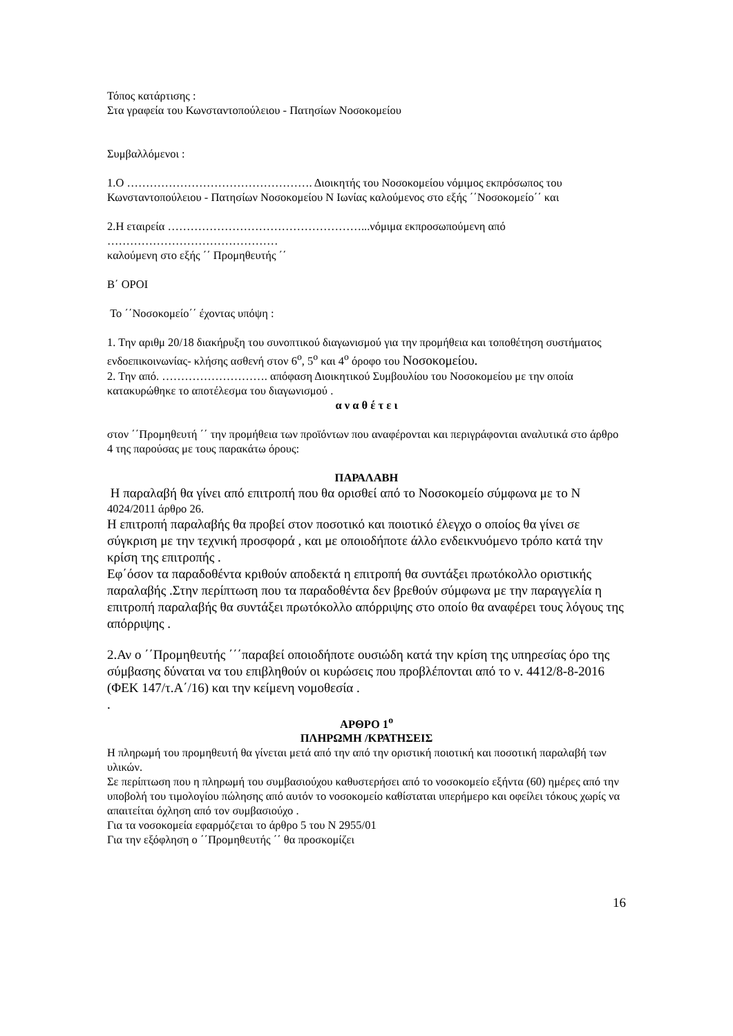Τόπος κατάρτισης :
Στα γραφεία του Κωνσταντοπούλειου - Πατησίων Νοσοκομείου
Συμβαλλόμενοι :
1.Ο …………………………………………. Διοικητής του Νοσοκομείου νόμιμος εκπρόσωπος του Κωνσταντοπούλειου - Πατησίων Νοσοκομείου Ν Ιωνίας καλούμενος στο εξής ΄΄Νοσοκομείο΄΄ και
2.Η εταιρεία ……………………………………………...νόμιμα εκπροσωπούμενη από ………………………………………
καλούμενη στο εξής ΄΄ Προμηθευτής ΄΄
Β΄ ΟΡΟΙ
Το ΄΄Νοσοκομείο΄΄ έχοντας υπόψη :
1. Την αριθμ 20/18 διακήρυξη του συνοπτικού διαγωνισμού για την προμήθεια και τοποθέτηση συστήματος ενδοεπικοινωνίας- κλήσης ασθενή στον 6<sup>ο</sup>, 5<sup>ο</sup> και 4<sup>ο</sup> όροφο του Νοσοκομείου.
2. Την από. ………………………. απόφαση Διοικητικού Συμβουλίου του Νοσοκομείου με την οποία κατακυρώθηκε το αποτέλεσμα του διαγωνισμού .
α ν α θ έ τ ε ι
στον ΄΄Προμηθευτή ΄΄ την προμήθεια των προϊόντων που αναφέρονται και περιγράφονται αναλυτικά στο άρθρο 4 της παρούσας με τους παρακάτω όρους:
ΠΑΡΑΛΑΒΗ
Η παραλαβή θα γίνει από επιτροπή που θα ορισθεί από το Νοσοκομείο σύμφωνα με το Ν 4024/2011 άρθρο 26.
Η επιτροπή παραλαβής θα προβεί στον ποσοτικό και ποιοτικό έλεγχο ο οποίος θα γίνει σε σύγκριση με την τεχνική προσφορά , και με οποιοδήποτε άλλο ενδεικνυόμενο τρόπο κατά την κρίση της επιτροπής .
Εφ΄όσον τα παραδοθέντα κριθούν αποδεκτά η επιτροπή θα συντάξει πρωτόκολλο οριστικής παραλαβής .Στην περίπτωση που τα παραδοθέντα δεν βρεθούν σύμφωνα με την παραγγελία η επιτροπή παραλαβής θα συντάξει πρωτόκολλο απόρριψης στο οποίο θα αναφέρει τους λόγους της απόρριψης .
2.Αν ο ΄΄Προμηθευτής ΄΄΄παραβεί οποιοδήποτε ουσιώδη κατά την κρίση της υπηρεσίας όρο της σύμβασης δύναται να του επιβληθούν οι κυρώσεις που προβλέπονται από το ν. 4412/8-8-2016 (ΦΕΚ 147/τ.Α΄/16) και την κείμενη νομοθεσία .
.
ΑΡΘΡΟ 1<sup>ο</sup>
ΠΛΗΡΩΜΗ /ΚΡΑΤΗΣΕΙΣ
Η πληρωμή του προμηθευτή θα γίνεται μετά από την από την οριστική ποιοτική και ποσοτική παραλαβή των υλικών.
Σε περίπτωση που η πληρωμή του συμβασιούχου καθυστερήσει από το νοσοκομείο εξήντα (60) ημέρες από την υποβολή του τιμολογίου πώλησης από αυτόν το νοσοκομείο καθίσταται υπερήμερο και οφείλει τόκους χωρίς να απαιτείται όχληση από τον συμβασιούχο .
Για τα νοσοκομεία εφαρμόζεται το άρθρο 5 του Ν 2955/01
Για την εξόφληση ο ΄΄Προμηθευτής ΄΄ θα προσκομίζει
16